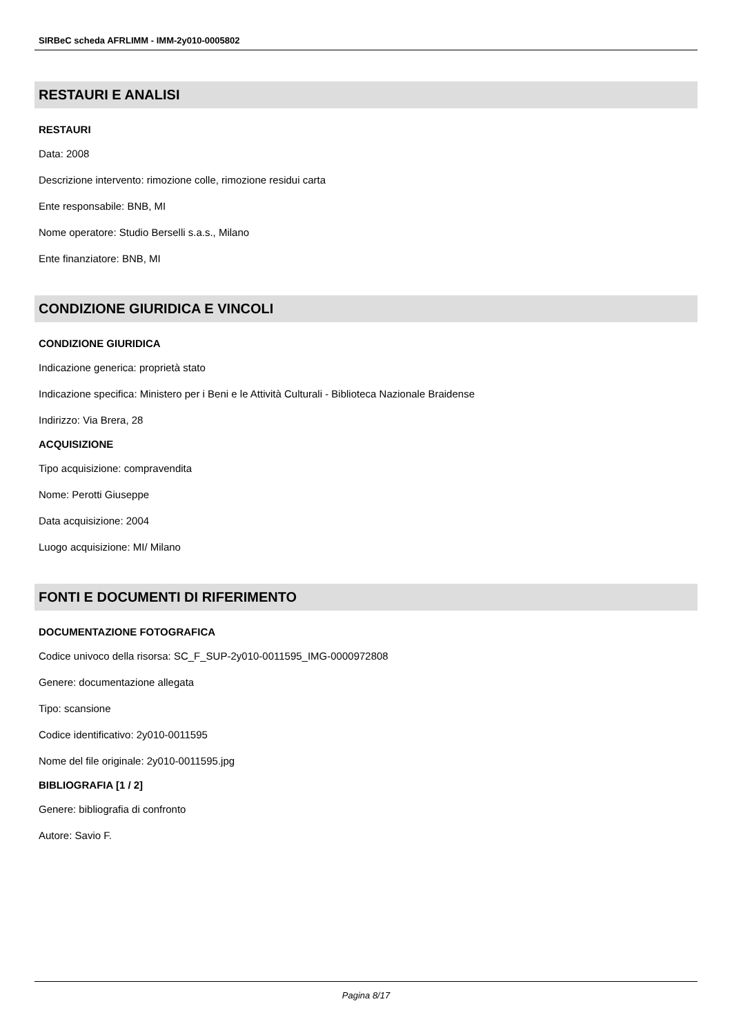SIRBeC scheda AFRLIMM - IMM-2y010-0005802
RESTAURI E ANALISI
RESTAURI
Data: 2008
Descrizione intervento: rimozione colle, rimozione residui carta
Ente responsabile: BNB, MI
Nome operatore: Studio Berselli s.a.s., Milano
Ente finanziatore: BNB, MI
CONDIZIONE GIURIDICA E VINCOLI
CONDIZIONE GIURIDICA
Indicazione generica: proprietà stato
Indicazione specifica: Ministero per i Beni e le Attività Culturali - Biblioteca Nazionale Braidense
Indirizzo: Via Brera, 28
ACQUISIZIONE
Tipo acquisizione: compravendita
Nome: Perotti Giuseppe
Data acquisizione: 2004
Luogo acquisizione: MI/ Milano
FONTI E DOCUMENTI DI RIFERIMENTO
DOCUMENTAZIONE FOTOGRAFICA
Codice univoco della risorsa: SC_F_SUP-2y010-0011595_IMG-0000972808
Genere: documentazione allegata
Tipo: scansione
Codice identificativo: 2y010-0011595
Nome del file originale: 2y010-0011595.jpg
BIBLIOGRAFIA [1 / 2]
Genere: bibliografia di confronto
Autore: Savio F.
Pagina 8/17